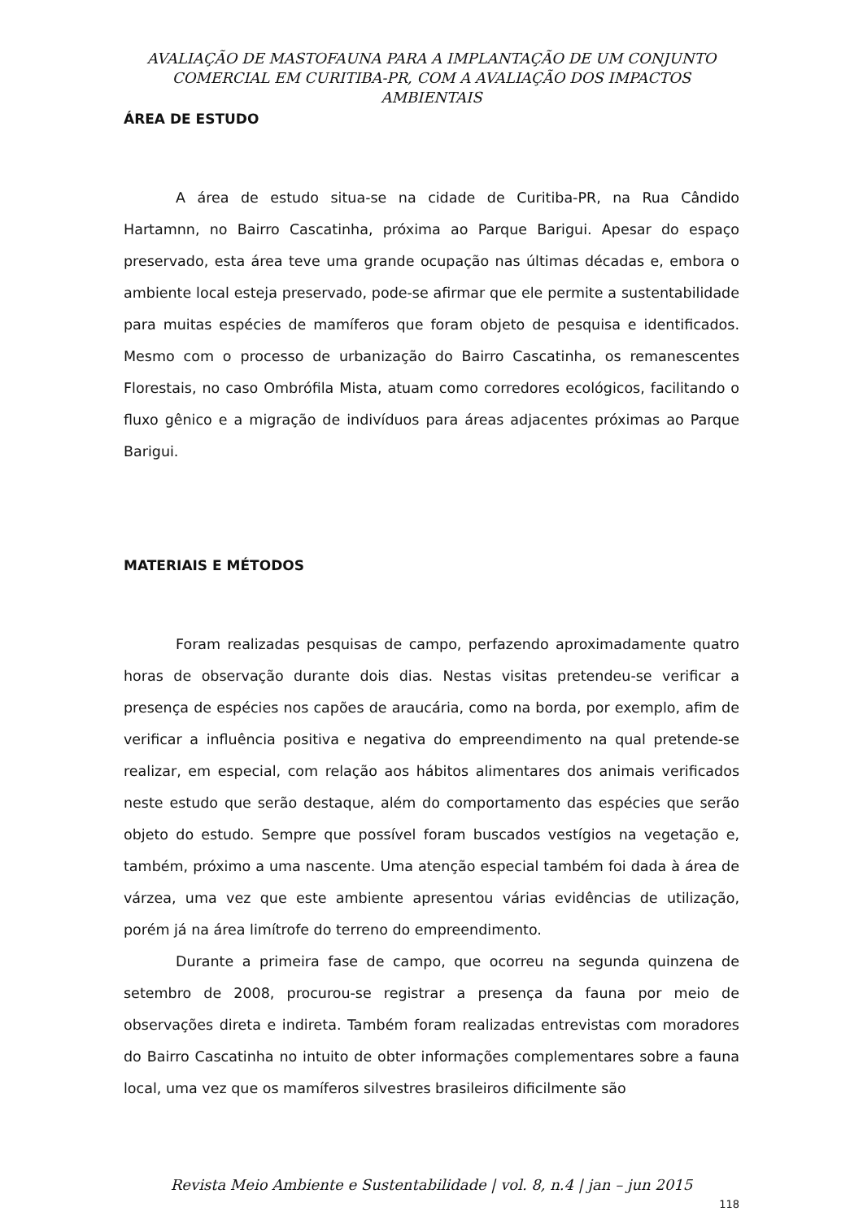AVALIAÇÃO DE MASTOFAUNA PARA A IMPLANTAÇÃO DE UM CONJUNTO COMERCIAL EM CURITIBA-PR, COM A AVALIAÇÃO DOS IMPACTOS AMBIENTAIS
ÁREA DE ESTUDO
A área de estudo situa-se na cidade de Curitiba-PR, na Rua Cândido Hartamnn, no Bairro Cascatinha, próxima ao Parque Barigui. Apesar do espaço preservado, esta área teve uma grande ocupação nas últimas décadas e, embora o ambiente local esteja preservado, pode-se afirmar que ele permite a sustentabilidade para muitas espécies de mamíferos que foram objeto de pesquisa e identificados. Mesmo com o processo de urbanização do Bairro Cascatinha, os remanescentes Florestais, no caso Ombrófila Mista, atuam como corredores ecológicos, facilitando o fluxo gênico e a migração de indivíduos para áreas adjacentes próximas ao Parque Barigui.
MATERIAIS E MÉTODOS
Foram realizadas pesquisas de campo, perfazendo aproximadamente quatro horas de observação durante dois dias. Nestas visitas pretendeu-se verificar a presença de espécies nos capões de araucária, como na borda, por exemplo, afim de verificar a influência positiva e negativa do empreendimento na qual pretende-se realizar, em especial, com relação aos hábitos alimentares dos animais verificados neste estudo que serão destaque, além do comportamento das espécies que serão objeto do estudo. Sempre que possível foram buscados vestígios na vegetação e, também, próximo a uma nascente. Uma atenção especial também foi dada à área de várzea, uma vez que este ambiente apresentou várias evidências de utilização, porém já na área limítrofe do terreno do empreendimento.
Durante a primeira fase de campo, que ocorreu na segunda quinzena de setembro de 2008, procurou-se registrar a presença da fauna por meio de observações direta e indireta. Também foram realizadas entrevistas com moradores do Bairro Cascatinha no intuito de obter informações complementares sobre a fauna local, uma vez que os mamíferos silvestres brasileiros dificilmente são
Revista Meio Ambiente e Sustentabilidade | vol. 8, n.4 | jan – jun 2015
118